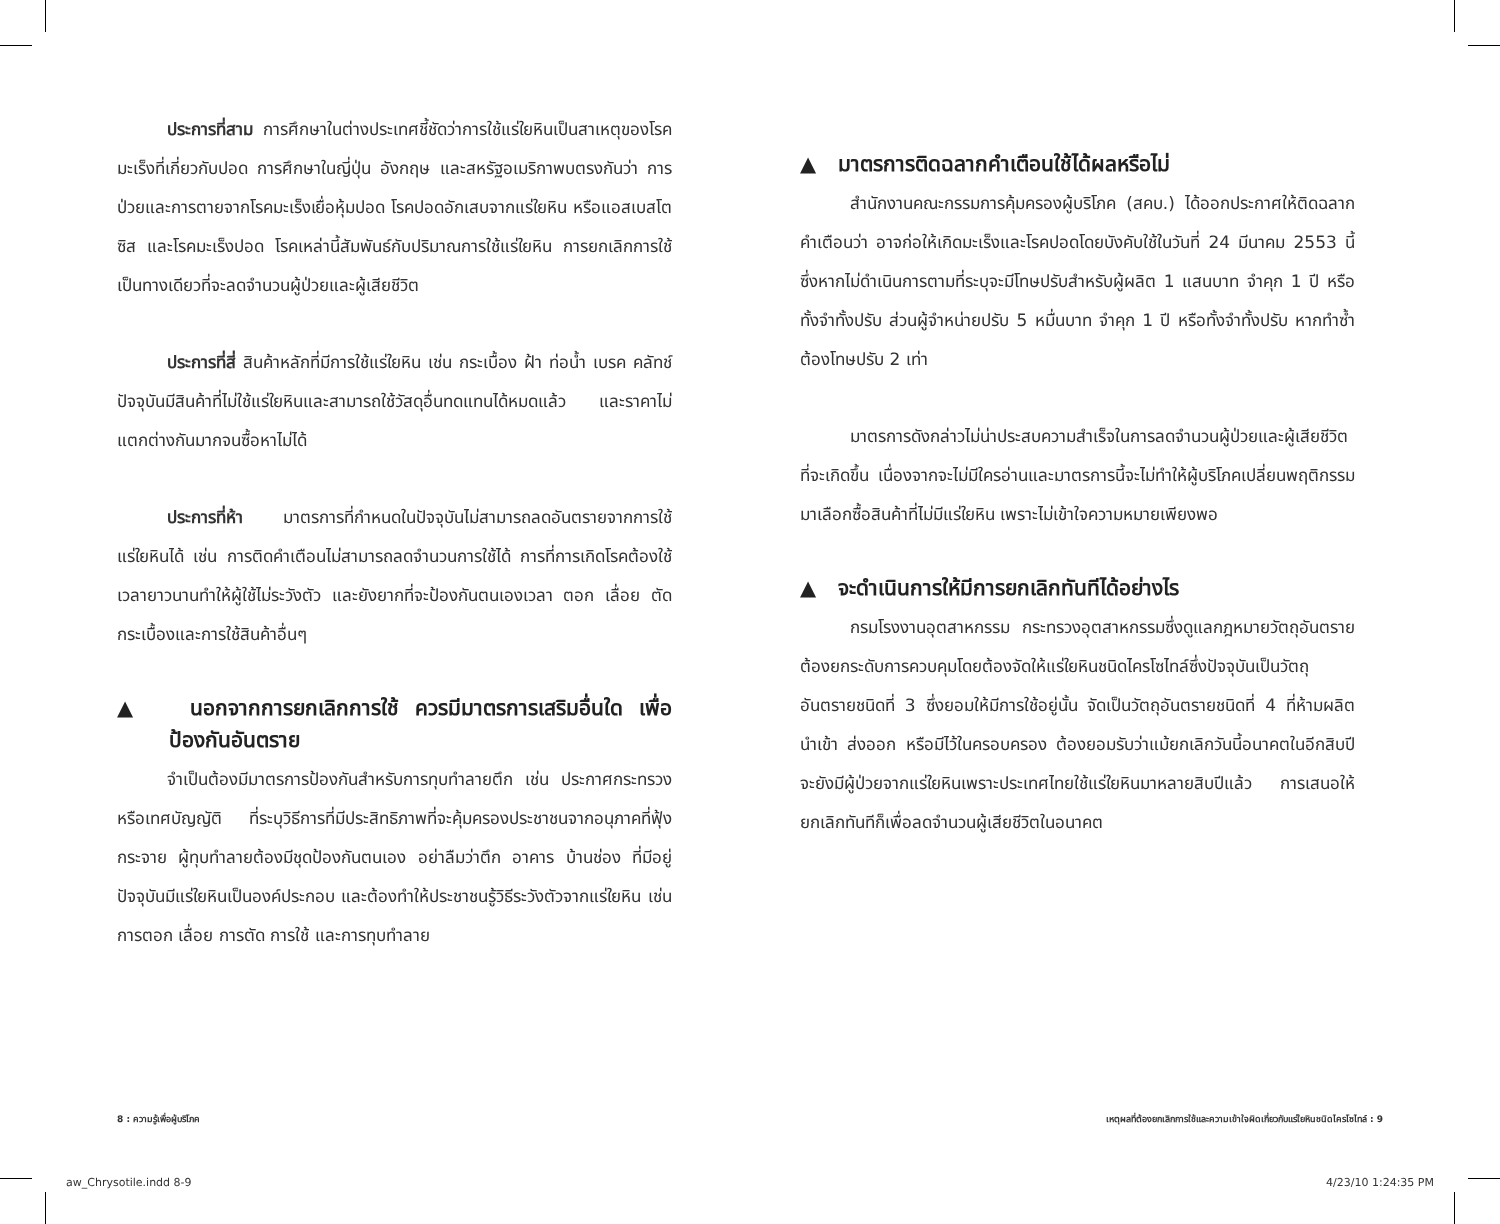ประการที่สาม การศึกษาในต่างประเทศชี้ชัดว่าการใช้แร่ใยหินเป็นสาเหตุของโรคมะเร็งที่เกี่ยวกับปอด การศึกษาในญี่ปุ่น อังกฤษ และสหรัฐอเมริกาพบตรงกันว่า การป่วยและการตายจากโรคมะเร็งเยื่อหุ้มปอด โรคปอดอักเสบจากแร่ใยหิน หรือแอสเบสโตซิส และโรคมะเร็งปอด โรคเหล่านี้สัมพันธ์กับปริมาณการใช้แร่ใยหิน การยกเลิกการใช้เป็นทางเดียวที่จะลดจำนวนผู้ป่วยและผู้เสียชีวิต
ประการที่สี่ สินค้าหลักที่มีการใช้แร่ใยหิน เช่น กระเบื้อง ฝ้า ท่อน้ำ เบรค คลัทช์ ปัจจุบันมีสินค้าที่ไม่ใช้แร่ใยหินและสามารถใช้วัสดุอื่นทดแทนได้หมดแล้ว และราคาไม่แตกต่างกันมากจนซื้อหาไม่ได้
ประการที่ห้า มาตรการที่กำหนดในปัจจุบันไม่สามารถลดอันตรายจากการใช้แร่ใยหินได้ เช่น การติดคำเตือนไม่สามารถลดจำนวนการใช้ได้ การที่การเกิดโรคต้องใช้เวลายาวนานทำให้ผู้ใช้ไม่ระวังตัว และยังยากที่จะป้องกันตนเองเวลา ตอก เลื่อย ตัดกระเบื้องและการใช้สินค้าอื่นๆ
▲ นอกจากการยกเลิกการใช้ ควรมีมาตรการเสริมอื่นใด เพื่อป้องกันอันตราย
จำเป็นต้องมีมาตรการป้องกันสำหรับการทุบทำลายตึก เช่น ประกาศกระทรวงหรือเทศบัญญัติ ที่ระบุวิธีการที่มีประสิทธิภาพที่จะคุ้มครองประชาชนจากอนุภาคที่ฟุ้งกระจาย ผู้ทุบทำลายต้องมีชุดป้องกันตนเอง อย่าลืมว่าตึก อาคาร บ้านช่อง ที่มีอยู่ปัจจุบันมีแร่ใยหินเป็นองค์ประกอบ และต้องทำให้ประชาชนรู้วิธีระวังตัวจากแร่ใยหิน เช่น การตอก เลื่อย การตัด การใช้ และการทุบทำลาย
▲ มาตรการติดฉลากคำเตือนใช้ได้ผลหรือไม่
สำนักงานคณะกรรมการคุ้มครองผู้บริโภค (สคบ.) ได้ออกประกาศให้ติดฉลากคำเตือนว่า อาจก่อให้เกิดมะเร็งและโรคปอดโดยบังคับใช้ในวันที่ 24 มีนาคม 2553 นี้ ซึ่งหากไม่ดำเนินการตามที่ระบุจะมีโทษปรับสำหรับผู้ผลิต 1 แสนบาท จำคุก 1 ปี หรือทั้งจำทั้งปรับ ส่วนผู้จำหน่ายปรับ 5 หมื่นบาท จำคุก 1 ปี หรือทั้งจำทั้งปรับ หากทำซ้ำต้องโทษปรับ 2 เท่า
มาตรการดังกล่าวไม่น่าประสบความสำเร็จในการลดจำนวนผู้ป่วยและผู้เสียชีวิตที่จะเกิดขึ้น เนื่องจากจะไม่มีใครอ่านและมาตรการนี้จะไม่ทำให้ผู้บริโภคเปลี่ยนพฤติกรรมมาเลือกซื้อสินค้าที่ไม่มีแร่ใยหิน เพราะไม่เข้าใจความหมายเพียงพอ
▲ จะดำเนินการให้มีการยกเลิกทันทีได้อย่างไร
กรมโรงงานอุตสาหกรรม กระทรวงอุตสาหกรรมซึ่งดูแลกฎหมายวัตถุอันตราย ต้องยกระดับการควบคุมโดยต้องจัดให้แร่ใยหินชนิดไครโซไทล์ซึ่งปัจจุบันเป็นวัตถุอันตรายชนิดที่ 3 ซึ่งยอมให้มีการใช้อยู่นั้น จัดเป็นวัตถุอันตรายชนิดที่ 4 ที่ห้ามผลิต นำเข้า ส่งออก หรือมีไว้ในครอบครอง ต้องยอมรับว่าแม้ยกเลิกวันนี้อนาคตในอีกสิบปีจะยังมีผู้ป่วยจากแร่ใยหินเพราะประเทศไทยใช้แร่ใยหินมาหลายสิบปีแล้ว การเสนอให้ยกเลิกทันทีก็เพื่อลดจำนวนผู้เสียชีวิตในอนาคต
8 : ความรู้เพื่อผู้บริโภค
เหตุผลที่ต้องยกเลิกการใช้และความเข้าใจผิดเกี่ยวกับแร่ใยหินชนิดไครโซไทล์ : 9
aw_Chrysotile.indd 8-9 4/23/10 1:24:35 PM